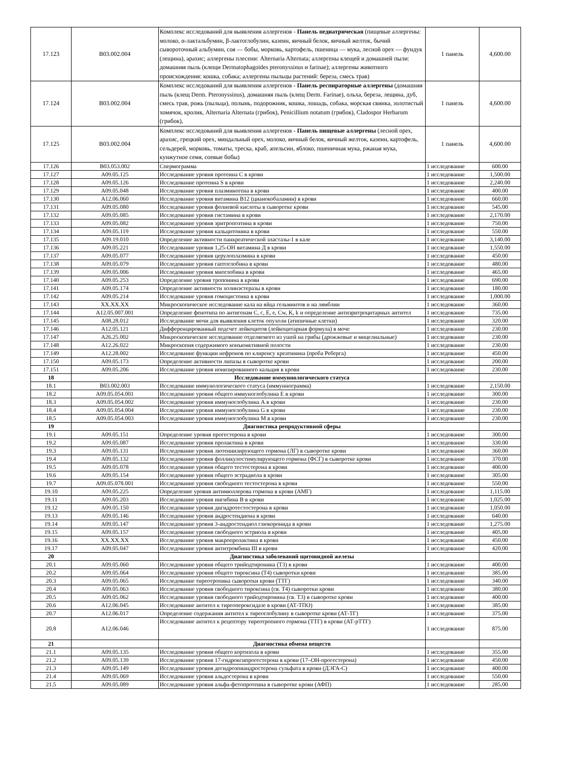| 17.123 | B03.002.004 | Комплекс исследований для выявления аллергенов - Панель педиатрическая (пищевые аллергены: молоко, α-лактальбумин, β-лактоглобулин, казеин, яичный белок, яичный желток, бычий сывороточный альбумин, соя — бобы, морковь, картофель, пшеница — мука, лесной орех — фундук (лещина), арахис; аллергены плесени: Alternaria Alternata; аллергены клещей и домашней пыли: домашняя пыль (клещи Dermatophagoides pteronyssinus и farinae); аллергены животного происхождения: кошка, собака; аллергены пыльцы растений: береза, смесь трав) | 1 панель | 4,600.00 |
| 17.124 | B03.002.004 | Комплекс исследований для выявления аллергенов - Панель респираторные аллергены (домашняя пыль (клещ Derm. Pteronyssinus), домашняя пыль (клещ Derm. Farinae), ольха, береза, лещина, дуб, смесь трав, рожь (пыльца), полынь, подорожник, кошка, лошадь, собака, морская свинка, золотистый хомячок, кролик, Alternaria Alternata (грибок), Penicillium notatum (грибок), Cladospor Herbarum (грибок), | 1 панель | 4,600.00 |
| 17.125 | B03.002.004 | Комплекс исследований для выявления аллергенов - Панель пищевые аллергены (лесной орех, арахис, грецкий орех, миндальный орех, молоко, яичный белок, яичный желток, казеин, картофель, сельдерей, морковь, томаты, треска, краб, апельсин, яблоко, пшеничная мука, ржаная мука, кунжутное семя, соевые бобы) | 1 панель | 4,600.00 |
| 17.126 | B03.053.002 | Спермограмма | 1 исследование | 600.00 |
| 17.127 | A09.05.125 | Исследование уровня протеина С в крови | 1 исследование | 1,500.00 |
| 17.128 | A09.05.126 | Исследование протеина S в крови | 1 исследование | 2,240.00 |
| 17.129 | A09.05.048 | Исследование уровня плазминогена в крови | 1 исследование | 400.00 |
| 17.130 | A12.06.060 | Исследование уровня витамина В12 (цианокобаламин) в крови | 1 исследование | 660.00 |
| 17.131 | A09.05.080 | Исследование уровня фолиевой кислоты в сыворотке крови | 1 исследование | 545.00 |
| 17.132 | A09.05.085 | Исследование уровня гистамина в крови | 1 исследование | 2,170.00 |
| 17.133 | A09.05.082 | Исследование уровня эритропоэтина в крови | 1 исследование | 750.00 |
| 17.134 | A09.05.119 | Исследование уровня кальцитонина в крови | 1 исследование | 550.00 |
| 17.135 | A09.19.010 | Определение активности панкреатической эластазы-1 в кале | 1 исследование | 3,140.00 |
| 17.136 | A09.05.221 | Исследование уровня 1,25-OH витамина Д в крови | 1 исследование | 1,550.00 |
| 17.137 | A09.05.077 | Исследование уровня церулоплазмина в крови | 1 исследование | 450.00 |
| 17.138 | A09.05.079 | Исследование уровня гаптоглобина в крови | 1 исследование | 480.00 |
| 17.139 | A09.05.006 | Исследование уровня миоглобина в крови | 1 исследование | 465.00 |
| 17.140 | A09.05.253 | Определение уровня тропонина в крови | 1 исследование | 690.00 |
| 17.141 | A09.05.174 | Определение активности холинэстеразы в крови | 1 исследование | 180.00 |
| 17.142 | A09.05.214 | Исследование уровня гомоцистеина в крови | 1 исследование | 1,000.00 |
| 17.143 | XX.XX.XX | Микроскопическое исследование кала на яйца гельминтов и на лямблии | 1 исследование | 360.00 |
| 17.144 | A12.05.007.001 | Определение фенотипа по антигенам C, c, E, e, Cw, K, k и определение антиэритроцитарных антител | 1 исследование | 735.00 |
| 17.145 | A08.28.012 | Исследование мочи для выявления клеток опухоли (атипичные клетки) | 1 исследование | 320.00 |
| 17.146 | A12.05.121 | Дифференцированный подсчет лейкоцитов (лейкоцитарная формула) в моче | 1 исследование | 230.00 |
| 17.147 | A26.25.002 | Микроскопическое исследование отделяемого из ушей на грибы (дрожжевые и мицелиальные) | 1 исследование | 230.00 |
| 17.148 | A12.26.022 | Микроскопия содержимого конъюнктивной полости | 1 исследование | 230.00 |
| 17.149 | A12.28.002 | Исследование функции нефронов по клиренсу креатинина (проба Реберга) | 1 исследование | 450.00 |
| 17.150 | A09.05.173 | Определение активности липазы в сыворотке крови | 1 исследование | 200.00 |
| 17.151 | A09.05.206 | Исследование уровня ионизированного кальция в крови | 1 исследование | 230.00 |
| 18 | | Исследование иммуннологического статуса | | |
| 18.1 | B03.002.003 | Исследование иммунологического статуса (иммунног­рамма) | 1 исследование | 2,150.00 |
| 18.2 | A09.05.054.001 | Исследование уровня общего иммуноглобулина Е в крови | 1 исследование | 300.00 |
| 18.3 | A09.05.054.002 | Исследование уровня иммуноглобулина А в крови | 1 исследование | 230.00 |
| 18.4 | A09.05.054.004 | Исследование уровня иммуноглобулина G в крови | 1 исследование | 230.00 |
| 18.5 | A09.05.054.003 | Исследование уровня иммуноглобулина М в крови | 1 исследование | 230.00 |
| 19 | | Диагностика репродуктивной сферы | | |
| 19.1 | A09.05.151 | Определение уровня прогестерона в крови | 1 исследование | 300.00 |
| 19.2 | A09.05.087 | Исследование уровня пролактина в крови | 1 исследование | 330.00 |
| 19.3 | A09.05.131 | Исследование уровня лютеинизирующего гормона (ЛГ) в сыворотке крови | 1 исследование | 360.00 |
| 19.4 | A09.05.132 | Исследование уровня фолликулостимулирующего гормона (ФСГ) в сыворотке крови | 1 исследование | 370.00 |
| 19.5 | A09.05.078 | Исследование уровня общего тестостерона в крови | 1 исследование | 400.00 |
| 19.6 | A09.05.154 | Исследование уровня общего эстрадиола в крови | 1 исследование | 305.00 |
| 19.7 | A09.05.078.001 | Исследование уровня свободного тестостерона в крови | 1 исследование | 550.00 |
| 19.10 | A09.05.225 | Определение уровня антимюллерова гормона в крови (АМГ) | 1 исследование | 1,115.00 |
| 19.11 | A09.05.203 | Исследование уровня ингибина В в крови | 1 исследование | 1,025.00 |
| 19.12 | A09.05.150 | Исследование уровня дигидротестостерона в крови | 1 исследование | 1,050.00 |
| 19.13 | A09.05.146 | Исследование уровня андростендиона в крови | 1 исследование | 640.00 |
| 19.14 | A09.05.147 | Исследование уровня 3-андростендиол глюкоронида в крови | 1 исследование | 1,275.00 |
| 19.15 | A09.05.157 | Исследование уровня свободного эстриола в крови | 1 исследование | 405.00 |
| 19.16 | XX.XX.XX | Исследование уровня макропролактина в крови | 1 исследование | 450.00 |
| 19.17 | A09.05.047 | Исследование уровня антитромбина III в крови | 1 исследование | 420.00 |
| 20 | | Диагностика заболеваний щитовидной железы | | |
| 20.1 | A09.05.060 | Исследование уровня общего трийодтиронина (Т3) в крови | 1 исследование | 400.00 |
| 20.2 | A09.05.064 | Исследование уровня общего тироксина (Т4) сыворотки крови | 1 исследование | 385.00 |
| 20.3 | A09.05.065 | Исследование тиреотропина сыворотки крови (ТТГ) | 1 исследование | 340.00 |
| 20.4 | A09.05.063 | Исследование уровня свободного тироксина (св. Т4) сыворотки крови | 1 исследование | 380.00 |
| 20.5 | A09.05.062 | Исследование уровня свободного трийодтиронина (св. Т3) в сыворотке крови | 1 исследование | 400.00 |
| 20.6 | A12.06.045 | Исследование антител к тиреопероксидазе в крови (АТ-ТПО) | 1 исследование | 385.00 |
| 20.7 | A12.06.017 | Определение содержания антител к тиреоглобулину в сыворотке крови (АТ-ТГ) | 1 исследование | 375.00 |
| 20.8 | A12.06.046 | Исследование антител к рецептору тиреотропного гормона (ТТГ) в крови (АТ-рТТГ) | 1 исследование | 875.00 |
| 21 | | Диагностика обмена веществ | | |
| 21.1 | A09.05.135 | Исследование уровня общего кортизола в крови | 1 исследование | 355.00 |
| 21.2 | A09.05.139 | Исследование уровня 17-гидроксипрогестерона в крови (17–ОН-прогестерона) | 1 исследование | 450.00 |
| 21.3 | A09.05.149 | Исследование уровня дегидроэпиандростерона сульфата в крови (ДЭГА-С) | 1 исследование | 400.00 |
| 21.4 | A09.05.069 | Исследование уровня альдостерона в крови | 1 исследование | 550.00 |
| 21.5 | A09.05.089 | Исследование уровня альфа-фетопротеина в сыворотке крови (АФП) | 1 исследование | 285.00 |